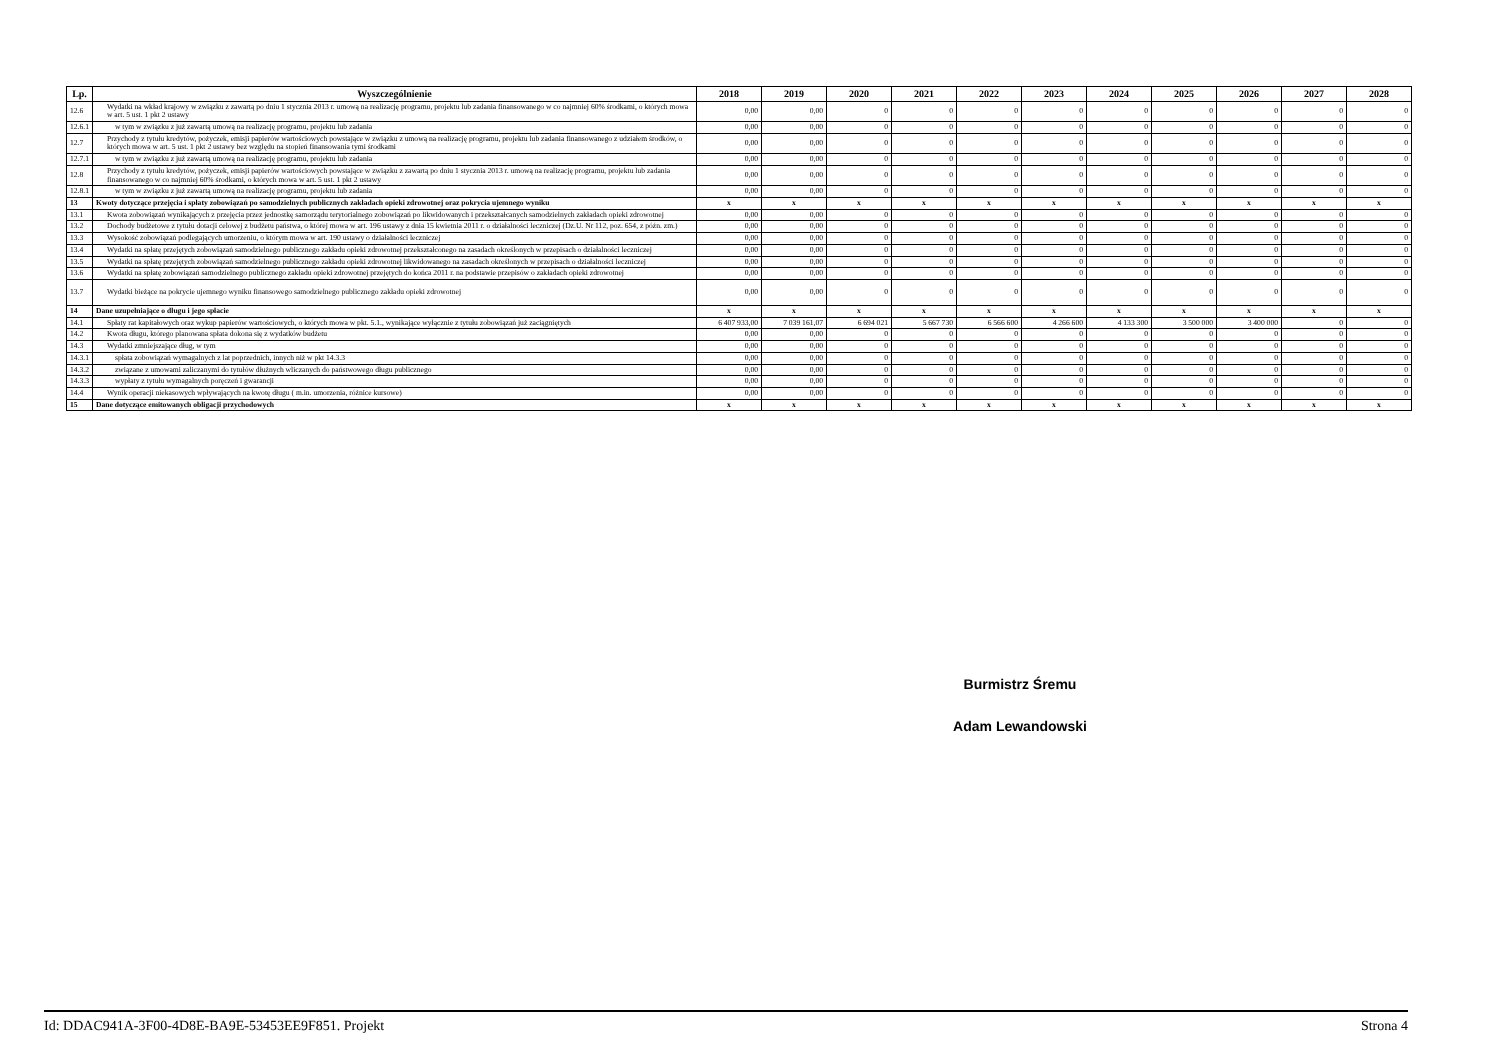| Lp. | Wyszczególnienie | 2018 | 2019 | 2020 | 2021 | 2022 | 2023 | 2024 | 2025 | 2026 | 2027 | 2028 |
| --- | --- | --- | --- | --- | --- | --- | --- | --- | --- | --- | --- | --- |
| 12.6 | Wydatki na wkład krajowy w związku z zawartą po dniu 1 stycznia 2013 r. umową na realizację programu, projektu lub zadania finansowanego w co najmniej 60% środkami, o których mowa w art. 5 ust. 1 pkt 2 ustawy | 0,00 | 0,00 | 0 | 0 | 0 | 0 | 0 | 0 | 0 | 0 | 0 |
| 12.6.1 | w tym w związku z już zawartą umową na realizację programu, projektu lub zadania | 0,00 | 0,00 | 0 | 0 | 0 | 0 | 0 | 0 | 0 | 0 | 0 |
| 12.7 | Przychody z tytułu kredytów, pożyczek, emisji papierów wartościowych powstające w związku z umową na realizację programu, projektu lub zadania finansowanego z udziałem środków, o których mowa w art. 5 ust. 1 pkt 2 ustawy bez względu na stopień finansowania tymi środkami | 0,00 | 0,00 | 0 | 0 | 0 | 0 | 0 | 0 | 0 | 0 | 0 |
| 12.7.1 | w tym w związku z już zawartą umową na realizację programu, projektu lub zadania | 0,00 | 0,00 | 0 | 0 | 0 | 0 | 0 | 0 | 0 | 0 | 0 |
| 12.8 | Przychody z tytułu kredytów, pożyczek, emisji papierów wartościowych powstające w związku z zawartą po dniu 1 stycznia 2013 r. umową na realizację programu, projektu lub zadania finansowanego w co najmniej 60% środkami, o których mowa w art. 5 ust. 1 pkt 2 ustawy | 0,00 | 0,00 | 0 | 0 | 0 | 0 | 0 | 0 | 0 | 0 | 0 |
| 12.8.1 | w tym w związku z już zawartą umową na realizację programu, projektu lub zadania | 0,00 | 0,00 | 0 | 0 | 0 | 0 | 0 | 0 | 0 | 0 | 0 |
| 13 | Kwoty dotyczące przejęcia i spłaty zobowiązań po samodzielnych publicznych zakładach opieki zdrowotnej oraz pokrycia ujemnego wyniku | x | x | x | x | x | x | x | x | x | x | x |
| 13.1 | Kwota zobowiązań wynikających z przejęcia przez jednostkę samorządu terytorialnego zobowiązań po likwidowanych i przekształcanych samodzielnych zakładach opieki zdrowotnej | 0,00 | 0,00 | 0 | 0 | 0 | 0 | 0 | 0 | 0 | 0 | 0 |
| 13.2 | Dochody budżetowe z tytułu dotacji celowej z budżetu państwa, o której mowa w art. 196 ustawy z dnia 15 kwietnia 2011 r. o działalności leczniczej (Dz.U. Nr 112, poz. 654, z późn. zm.) | 0,00 | 0,00 | 0 | 0 | 0 | 0 | 0 | 0 | 0 | 0 | 0 |
| 13.3 | Wysokość zobowiązań podlegających umorzeniu, o którym mowa w art. 190 ustawy o działalności leczniczej | 0,00 | 0,00 | 0 | 0 | 0 | 0 | 0 | 0 | 0 | 0 | 0 |
| 13.4 | Wydatki na spłatę przejętych zobowiązań samodzielnego publicznego zakładu opieki zdrowotnej przekształconego na zasadach określonych w przepisach o działalności leczniczej | 0,00 | 0,00 | 0 | 0 | 0 | 0 | 0 | 0 | 0 | 0 | 0 |
| 13.5 | Wydatki na spłatę przejętych zobowiązań samodzielnego publicznego zakładu opieki zdrowotnej likwidowanego na zasadach określonych w przepisach o działalności leczniczej | 0,00 | 0,00 | 0 | 0 | 0 | 0 | 0 | 0 | 0 | 0 | 0 |
| 13.6 | Wydatki na spłatę zobowiązań samodzielnego publicznego zakładu opieki zdrowotnej przejętych do końca 2011 r. na podstawie przepisów o zakładach opieki zdrowotnej | 0,00 | 0,00 | 0 | 0 | 0 | 0 | 0 | 0 | 0 | 0 | 0 |
| 13.7 | Wydatki bieżące na pokrycie ujemnego wyniku finansowego samodzielnego publicznego zakładu opieki zdrowotnej | 0,00 | 0,00 | 0 | 0 | 0 | 0 | 0 | 0 | 0 | 0 | 0 |
| 14 | Dane uzupełniające o długu i jego spłacie | x | x | x | x | x | x | x | x | x | x | x |
| 14.1 | Spłaty rat kapitałowych oraz wykup papierów wartościowych, o których mowa w pkt. 5.1., wynikające wyłącznie z tytułu zobowiązań już zaciągniętych | 6 407 933,00 | 7 039 161,07 | 6 694 021 | 5 667 730 | 6 566 600 | 4 266 600 | 4 133 300 | 3 500 000 | 3 400 000 | 0 | 0 |
| 14.2 | Kwota długu, którego planowana spłata dokona się z wydatków budżetu | 0,00 | 0,00 | 0 | 0 | 0 | 0 | 0 | 0 | 0 | 0 | 0 |
| 14.3 | Wydatki zmniejszające dług, w tym | 0,00 | 0,00 | 0 | 0 | 0 | 0 | 0 | 0 | 0 | 0 | 0 |
| 14.3.1 | spłata zobowiązań wymagalnych z lat poprzednich, innych niż w pkt 14.3.3 | 0,00 | 0,00 | 0 | 0 | 0 | 0 | 0 | 0 | 0 | 0 | 0 |
| 14.3.2 | związane z umowami zaliczanymi do tytułów dłużnych wliczanych do państwowego długu publicznego | 0,00 | 0,00 | 0 | 0 | 0 | 0 | 0 | 0 | 0 | 0 | 0 |
| 14.3.3 | wypłaty z tytułu wymagalnych poręczeń i gwarancji | 0,00 | 0,00 | 0 | 0 | 0 | 0 | 0 | 0 | 0 | 0 | 0 |
| 14.4 | Wynik operacji niekasowych wpływających na kwotę długu ( m.in. umorzenia, różnice kursowe) | 0,00 | 0,00 | 0 | 0 | 0 | 0 | 0 | 0 | 0 | 0 | 0 |
| 15 | Dane dotyczące emitowanych obligacji przychodowych | x | x | x | x | x | x | x | x | x | x | x |
Burmistrz Śremu
Adam Lewandowski
Id: DDAC941A-3F00-4D8E-BA9E-53453EE9F851. Projekt Strona 4